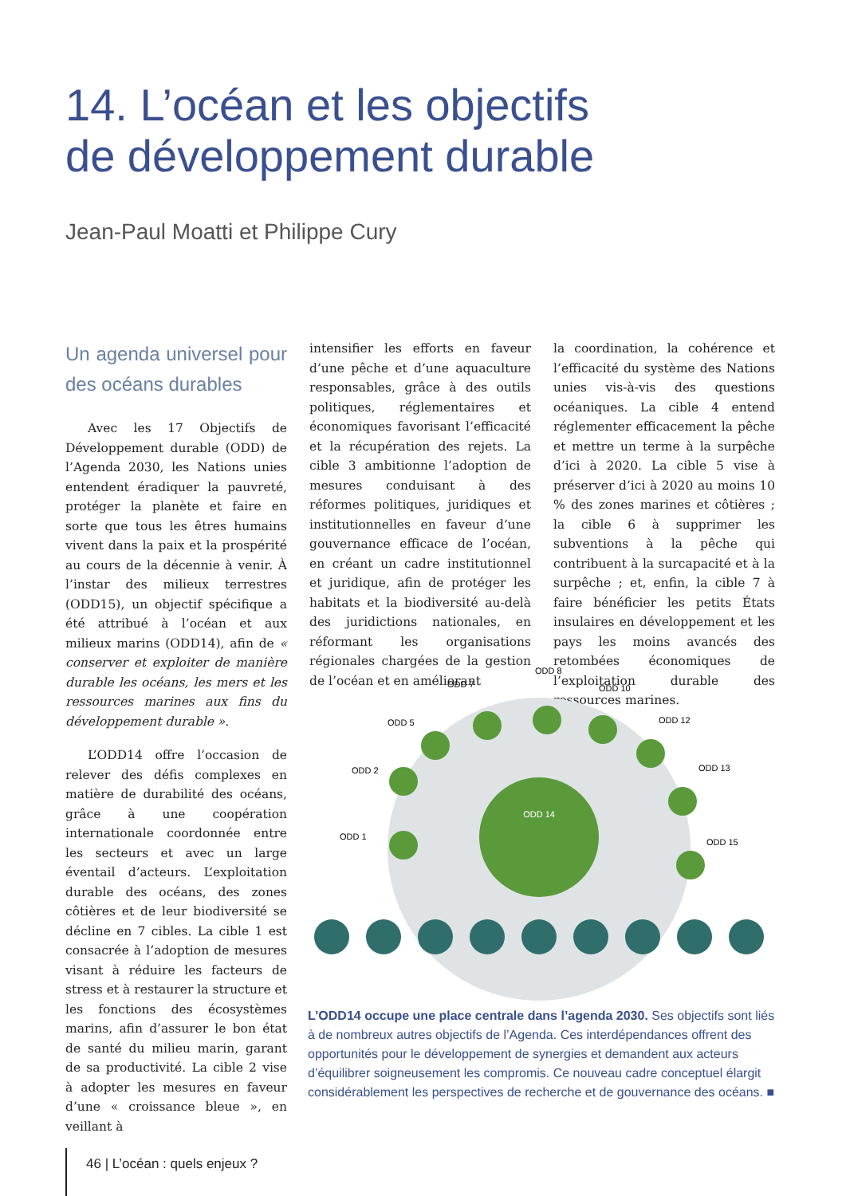14. L’océan et les objectifs
de développement durable
Jean-Paul Moatti et Philippe Cury
Un agenda universel pour des océans durables
Avec les 17 Objectifs de Développement durable (ODD) de l’Agenda 2030, les Nations unies entendent éradiquer la pauvreté, protéger la planète et faire en sorte que tous les êtres humains vivent dans la paix et la prospérité au cours de la décennie à venir. À l’instar des milieux terrestres (ODD15), un objectif spécifique a été attribué à l’océan et aux milieux marins (ODD14), afin de « conserver et exploiter de manière durable les océans, les mers et les ressources marines aux fins du développement durable ».
L’ODD14 offre l’occasion de relever des défis complexes en matière de durabilité des océans, grâce à une coopération internationale coordonnée entre les secteurs et avec un large éventail d’acteurs. L’exploitation durable des océans, des zones côtières et de leur biodiversité se décline en 7 cibles. La cible 1 est consacrée à l’adoption de mesures visant à réduire les facteurs de stress et à restaurer la structure et les fonctions des écosystèmes marins, afin d’assurer le bon état de santé du milieu marin, garant de sa productivité. La cible 2 vise à adopter les mesures en faveur d’une « croissance bleue », en veillant à
intensifier les efforts en faveur d’une pêche et d’une aquaculture responsables, grâce à des outils politiques, réglementaires et économiques favorisant l’efficacité et la récupération des rejets. La cible 3 ambitionne l’adoption de mesures conduisant à des réformes politiques, juridiques et institutionnelles en faveur d’une gouvernance efficace de l’océan, en créant un cadre institutionnel et juridique, afin de protéger les habitats et la biodiversité au-delà des juridictions nationales, en réformant les organisations régionales chargées de la gestion de l’océan et en améliorant
la coordination, la cohérence et l’efficacité du système des Nations unies vis-à-vis des questions océaniques. La cible 4 entend réglementer efficacement la pêche et mettre un terme à la surpêche d’ici à 2020. La cible 5 vise à préserver d’ici à 2020 au moins 10 % des zones marines et côtières ; la cible 6 à supprimer les subventions à la pêche qui contribuent à la surcapacité et à la surpêche ; et, enfin, la cible 7 à faire bénéficier les petits États insulaires en développement et les pays les moins avancés des retombées économiques de l’exploitation durable des ressources marines.
ODD 14
ODD 1
ODD 2
ODD 5
ODD 7
ODD 8
ODD 10
ODD 12
ODD 13
ODD 15
L’ODD14 occupe une place centrale dans l’agenda 2030. Ses objectifs sont liés à de nombreux autres objectifs de l’Agenda. Ces interdépendances offrent des opportunités pour le développement de synergies et demandent aux acteurs d’équilibrer soigneusement les compromis. Ce nouveau cadre conceptuel élargit considérablement les perspectives de recherche et de gouvernance des océans. ■
46 | L’océan : quels enjeux ?